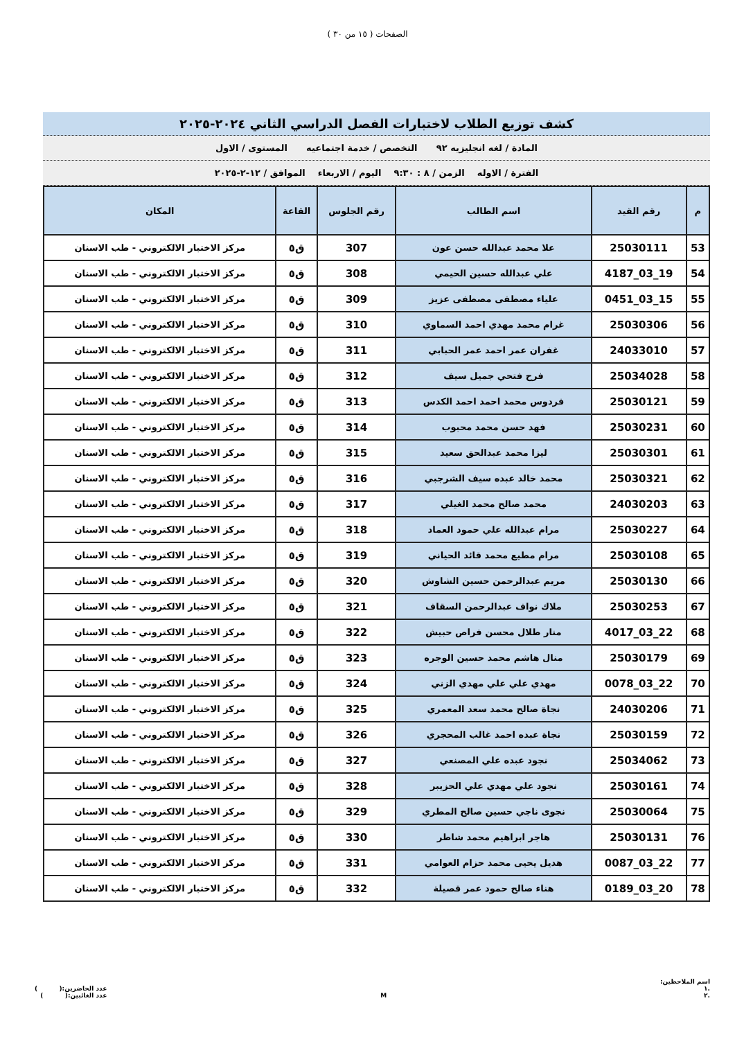الصفحات ( ١٥ من ٣٠ )
كشف توزيع الطلاب لاختبارات الفصل الدراسي الثاني ٢٠٢٤-٢٠٢٥
المادة / لغه انجليزيه ٩٢ التخصص / خدمة اجتماعيه المستوى / الاول
الفترة / الاوله الزمن / ٨ : ٩:٣٠ اليوم / الاربعاء الموافق / ١٢-٢-٢٠٢٥
| م | رقم القيد | اسم الطالب | رقم الجلوس | القاعة | المكان |
| --- | --- | --- | --- | --- | --- |
| 53 | 25030111 | علا محمد عبدالله حسن عون | 307 | ق٥ | مركز الاختبار الالكتروني - طب الاسنان |
| 54 | 19_03_4187 | علي عبدالله حسين الحيمي | 308 | ق٥ | مركز الاختبار الالكتروني - طب الاسنان |
| 55 | 15_03_0451 | علياء مصطفى مصطفى عزيز | 309 | ق٥ | مركز الاختبار الالكتروني - طب الاسنان |
| 56 | 25030306 | غرام محمد مهدي احمد السماوي | 310 | ق٥ | مركز الاختبار الالكتروني - طب الاسنان |
| 57 | 24033010 | غفران عمر احمد عمر الحبابي | 311 | ق٥ | مركز الاختبار الالكتروني - طب الاسنان |
| 58 | 25034028 | فرح فتحي جميل سيف | 312 | ق٥ | مركز الاختبار الالكتروني - طب الاسنان |
| 59 | 25030121 | فردوس محمد احمد احمد الكدس | 313 | ق٥ | مركز الاختبار الالكتروني - طب الاسنان |
| 60 | 25030231 | فهد حسن محمد محبوب | 314 | ق٥ | مركز الاختبار الالكتروني - طب الاسنان |
| 61 | 25030301 | ليزا محمد عبدالحق سعيد | 315 | ق٥ | مركز الاختبار الالكتروني - طب الاسنان |
| 62 | 25030321 | محمد خالد عبده سيف الشرجبي | 316 | ق٥ | مركز الاختبار الالكتروني - طب الاسنان |
| 63 | 24030203 | محمد صالح محمد الغيلي | 317 | ق٥ | مركز الاختبار الالكتروني - طب الاسنان |
| 64 | 25030227 | مرام عبدالله علي حمود العماد | 318 | ق٥ | مركز الاختبار الالكتروني - طب الاسنان |
| 65 | 25030108 | مرام مطيع محمد قائد الحياني | 319 | ق٥ | مركز الاختبار الالكتروني - طب الاسنان |
| 66 | 25030130 | مريم عبدالرحمن حسين الشاوش | 320 | ق٥ | مركز الاختبار الالكتروني - طب الاسنان |
| 67 | 25030253 | ملاك نواف عبدالرحمن السقاف | 321 | ق٥ | مركز الاختبار الالكتروني - طب الاسنان |
| 68 | 22_03_4017 | منار طلال محسن فراص حبيش | 322 | ق٥ | مركز الاختبار الالكتروني - طب الاسنان |
| 69 | 25030179 | منال هاشم محمد حسين الوجره | 323 | ق٥ | مركز الاختبار الالكتروني - طب الاسنان |
| 70 | 22_03_0078 | مهدي علي علي مهدي الزني | 324 | ق٥ | مركز الاختبار الالكتروني - طب الاسنان |
| 71 | 24030206 | نجاة صالح محمد سعد المعمري | 325 | ق٥ | مركز الاختبار الالكتروني - طب الاسنان |
| 72 | 25030159 | نجاة عبده احمد غالب المحجري | 326 | ق٥ | مركز الاختبار الالكتروني - طب الاسنان |
| 73 | 25034062 | نجود عبده علي المصنعي | 327 | ق٥ | مركز الاختبار الالكتروني - طب الاسنان |
| 74 | 25030161 | نجود علي مهدي علي الحزيبر | 328 | ق٥ | مركز الاختبار الالكتروني - طب الاسنان |
| 75 | 25030064 | نجوى ناجي حسين صالح المطري | 329 | ق٥ | مركز الاختبار الالكتروني - طب الاسنان |
| 76 | 25030131 | هاجر ابراهيم محمد شاطر | 330 | ق٥ | مركز الاختبار الالكتروني - طب الاسنان |
| 77 | 22_03_0087 | هديل يحيى محمد حزام العوامي | 331 | ق٥ | مركز الاختبار الالكتروني - طب الاسنان |
| 78 | 20_03_0189 | هناء صالح حمود عمر قصيلة | 332 | ق٥ | مركز الاختبار الالكتروني - طب الاسنان |
اسم الملاحظين:
.١
.٢
M
عدد الحاضرين:( )
عدد الغائبين:( )